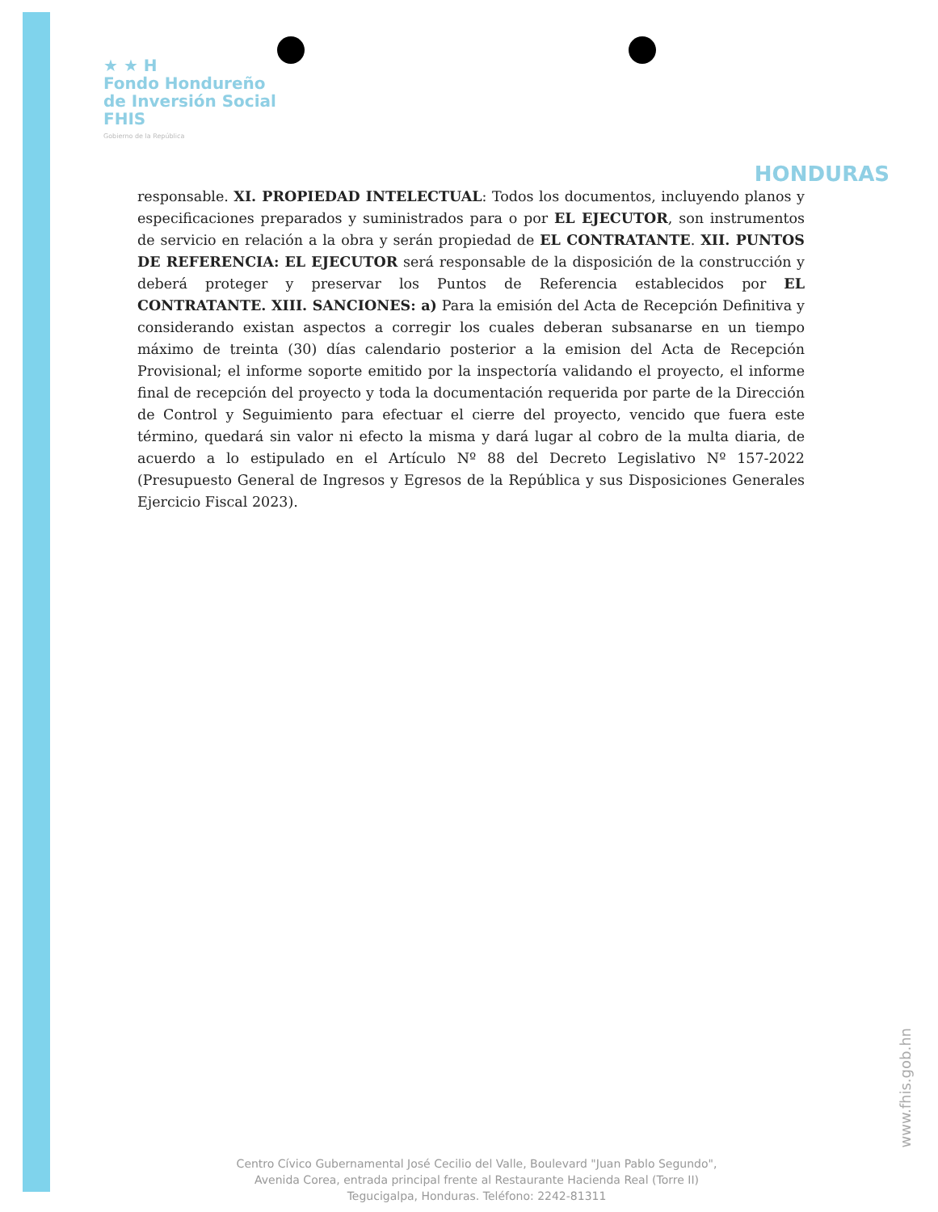★ ★ H
Fondo Hondureño
de Inversión Social
FHIS
Gobierno de la República
HONDURAS
responsable. XI. PROPIEDAD INTELECTUAL: Todos los documentos, incluyendo planos y especificaciones preparados y suministrados para o por EL EJECUTOR, son instrumentos de servicio en relación a la obra y serán propiedad de EL CONTRATANTE. XII. PUNTOS DE REFERENCIA: EL EJECUTOR será responsable de la disposición de la construcción y deberá proteger y preservar los Puntos de Referencia establecidos por EL CONTRATANTE. XIII. SANCIONES: a) Para la emisión del Acta de Recepción Definitiva y considerando existan aspectos a corregir los cuales deberan subsanarse en un tiempo máximo de treinta (30) días calendario posterior a la emision del Acta de Recepción Provisional; el informe soporte emitido por la inspectoría validando el proyecto, el informe final de recepción del proyecto y toda la documentación requerida por parte de la Dirección de Control y Seguimiento para efectuar el cierre del proyecto, vencido que fuera este término, quedará sin valor ni efecto la misma y dará lugar al cobro de la multa diaria, de acuerdo a lo estipulado en el Artículo Nº 88 del Decreto Legislativo Nº 157-2022 (Presupuesto General de Ingresos y Egresos de la República y sus Disposiciones Generales Ejercicio Fiscal 2023).
www.fhis.gob.hn
Centro Cívico Gubernamental José Cecilio del Valle, Boulevard "Juan Pablo Segundo",
Avenida Corea, entrada principal frente al Restaurante Hacienda Real (Torre II)
Tegucigalpa, Honduras. Teléfono: 2242-81311